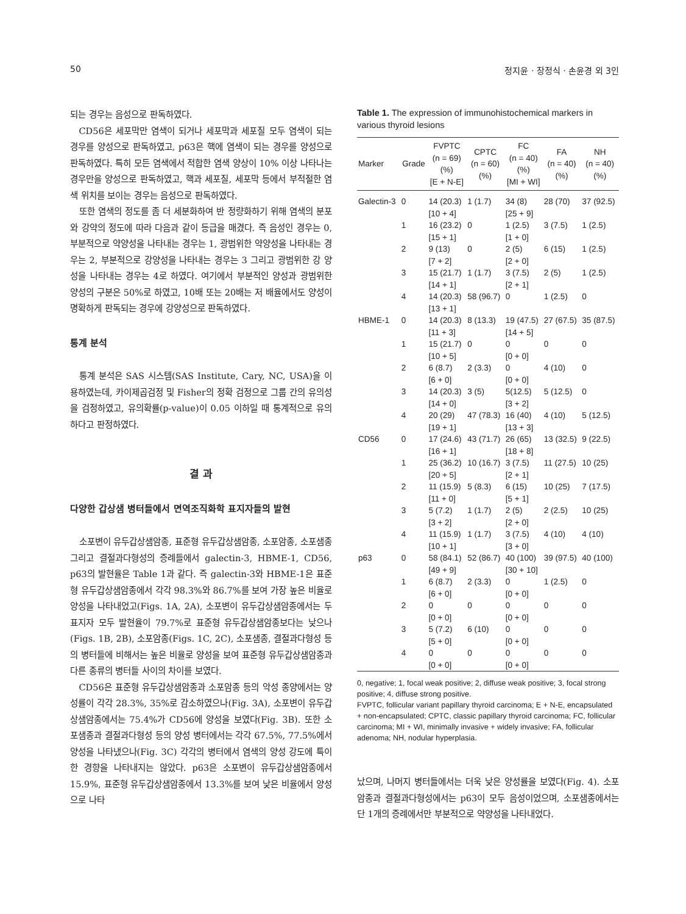50 정지윤 · 장정식 · 손윤경 외 3인
되는 경우는 음성으로 판독하였다.
CD56은 세포막만 염색이 되거나 세포막과 세포질 모두 염색이 되는 경우를 양성으로 판독하였고, p63은 핵에 염색이 되는 경우를 양성으로 판독하였다. 특히 모든 염색에서 적합한 염색 양상이 10% 이상 나타나는 경우만을 양성으로 판독하였고, 핵과 세포질, 세포막 등에서 부적절한 염색 위치를 보이는 경우는 음성으로 판독하였다.
또한 염색의 정도를 좀 더 세분화하여 반 정량화하기 위해 염색의 분포와 강약의 정도에 따라 다음과 같이 등급을 매겼다. 즉 음성인 경우는 0, 부분적으로 약양성을 나타내는 경우는 1, 광범위한 약양성을 나타내는 경우는 2, 부분적으로 강양성을 나타내는 경우는 3 그리고 광범위한 강 양성을 나타내는 경우는 4로 하였다. 여기에서 부분적인 양성과 광범위한 양성의 구분은 50%로 하였고, 10배 또는 20배는 저 배율에서도 양성이 명확하게 판독되는 경우에 강양성으로 판독하였다.
통계 분석
통계 분석은 SAS 시스템(SAS Institute, Cary, NC, USA)을 이용하였는데, 카이제곱검정 및 Fisher의 정확 검정으로 그룹 간의 유의성을 검정하였고, 유의확률(p-value)이 0.05 이하일 때 통계적으로 유의하다고 판정하였다.
결 과
다양한 갑상샘 병터들에서 면역조직화학 표지자들의 발현
소포변이 유두갑상샘암종, 표준형 유두갑상샘암종, 소포암종, 소포샘종 그리고 결절과다형성의 증례들에서 galectin-3, HBME-1, CD56, p63의 발현율은 Table 1과 같다. 즉 galectin-3와 HBME-1은 표준형 유두갑상샘암종에서 각각 98.3%와 86.7%를 보여 가장 높은 비율로 양성을 나타내었고(Figs. 1A, 2A), 소포변이 유두갑상샘암종에서는 두 표지자 모두 발현율이 79.7%로 표준형 유두갑상샘암종보다는 낮으나(Figs. 1B, 2B), 소포암종(Figs. 1C, 2C), 소포샘종, 결절과다형성 등의 병터들에 비해서는 높은 비율로 양성을 보여 표준형 유두갑상샘암종과 다른 종류의 병터들 사이의 차이를 보였다.
CD56은 표준형 유두갑상샘암종과 소포암종 등의 악성 종양에서는 양성률이 각각 28.3%, 35%로 감소하였으나(Fig. 3A), 소포변이 유두갑상샘암종에서는 75.4%가 CD56에 양성을 보였다(Fig. 3B). 또한 소포샘종과 결절과다형성 등의 양성 병터에서는 각각 67.5%, 77.5%에서 양성을 나타냈으나(Fig. 3C) 각각의 병터에서 염색의 양성 강도에 특이한 경향을 나타내지는 않았다. p63은 소포변이 유두갑상샘암종에서 15.9%, 표준형 유두갑상샘암종에서 13.3%를 보여 낮은 비율에서 양성으로 나타
Table 1. The expression of immunohistochemical markers in various thyroid lesions
| Marker | Grade | FVPTC (n = 69) (%) [E + N-E] | CPTC (n = 60) (%) | FC (n = 40) (%) [MI + WI] | FA (n = 40) (%) | NH (n = 40) (%) |
| --- | --- | --- | --- | --- | --- | --- |
| Galectin-3 | 0 | 14 (20.3) [10 + 4] | 1 (1.7) | 34 (8) [25 + 9] | 28 (70) | 37 (92.5) |
| | 1 | 16 (23.2) [15 + 1] | 0 | 1 (2.5) [1 + 0] | 3 (7.5) | 1 (2.5) |
| | 2 | 9 (13) [7 + 2] | 0 | 2 (5) [2 + 0] | 6 (15) | 1 (2.5) |
| | 3 | 15 (21.7) [14 + 1] | 1 (1.7) | 3 (7.5) [2 + 1] | 2 (5) | 1 (2.5) |
| | 4 | 14 (20.3) [13 + 1] | 58 (96.7) | 0 | 1 (2.5) | 0 |
| HBME-1 | 0 | 14 (20.3) [11 + 3] | 8 (13.3) | 19 (47.5) [14 + 5] | 27 (67.5) | 35 (87.5) |
| | 1 | 15 (21.7) [10 + 5] | 0 | 0 [0 + 0] | 0 | 0 |
| | 2 | 6 (8.7) [6 + 0] | 2 (3.3) | 0 [0 + 0] | 4 (10) | 0 |
| | 3 | 14 (20.3) [14 + 0] | 3 (5) | 5(12.5) [3 + 2] | 5 (12.5) | 0 |
| | 4 | 20 (29) [19 + 1] | 47 (78.3) | 16 (40) [13 + 3] | 4 (10) | 5 (12.5) |
| CD56 | 0 | 17 (24.6) [16 + 1] | 43 (71.7) | 26 (65) [18 + 8] | 13 (32.5) | 9 (22.5) |
| | 1 | 25 (36.2) [20 + 5] | 10 (16.7) | 3 (7.5) [2 + 1] | 11 (27.5) | 10 (25) |
| | 2 | 11 (15.9) [11 + 0] | 5 (8.3) | 6 (15) [5 + 1] | 10 (25) | 7 (17.5) |
| | 3 | 5 (7.2) [3 + 2] | 1 (1.7) | 2 (5) [2 + 0] | 2 (2.5) | 10 (25) |
| | 4 | 11 (15.9) [10 + 1] | 1 (1.7) | 3 (7.5) [3 + 0] | 4 (10) | 4 (10) |
| p63 | 0 | 58 (84.1) [49 + 9] | 52 (86.7) | 40 (100) [30 + 10] | 39 (97.5) | 40 (100) |
| | 1 | 6 (8.7) [6 + 0] | 2 (3.3) | 0 [0 + 0] | 1 (2.5) | 0 |
| | 2 | 0 [0 + 0] | 0 | 0 [0 + 0] | 0 | 0 |
| | 3 | 5 (7.2) [5 + 0] | 6 (10) | 0 [0 + 0] | 0 | 0 |
| | 4 | 0 [0 + 0] | 0 | 0 [0 + 0] | 0 | 0 |
0, negative; 1, focal weak positive; 2, diffuse weak positive; 3, focal strong positive; 4, diffuse strong positive.
FVPTC, follicular variant papillary thyroid carcinoma; E + N-E, encapsulated + non-encapsulated; CPTC, classic papillary thyroid carcinoma; FC, follicular carcinoma; MI + WI, minimally invasive + widely invasive; FA, follicular adenoma; NH, nodular hyperplasia.
났으며, 나머지 병터들에서는 더욱 낮은 양성률을 보였다(Fig. 4). 소포암종과 결절과다형성에서는 p63이 모두 음성이었으며, 소포샘종에서는 단 1개의 증례에서만 부분적으로 약양성을 나타내었다.